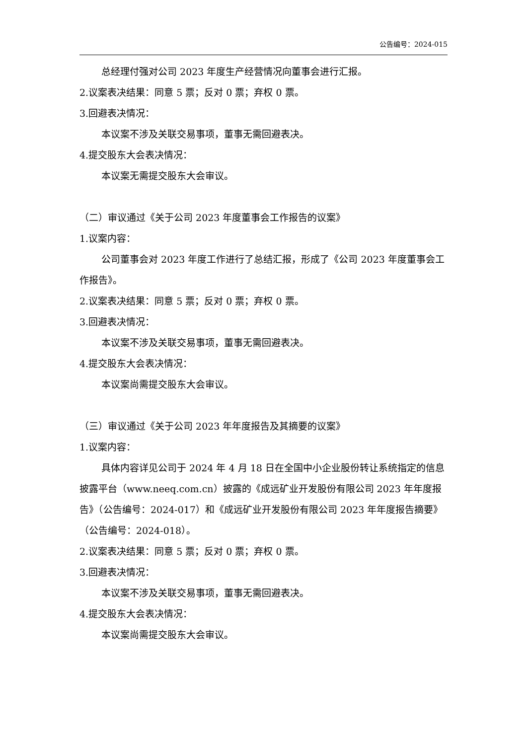公告编号：2024-015
总经理付强对公司 2023 年度生产经营情况向董事会进行汇报。
2.议案表决结果：同意 5 票；反对 0 票；弃权 0 票。
3.回避表决情况：
本议案不涉及关联交易事项，董事无需回避表决。
4.提交股东大会表决情况：
本议案无需提交股东大会审议。
（二）审议通过《关于公司 2023 年度董事会工作报告的议案》
1.议案内容：
公司董事会对 2023 年度工作进行了总结汇报，形成了《公司 2023 年度董事会工作报告》。
2.议案表决结果：同意 5 票；反对 0 票；弃权 0 票。
3.回避表决情况：
本议案不涉及关联交易事项，董事无需回避表决。
4.提交股东大会表决情况：
本议案尚需提交股东大会审议。
（三）审议通过《关于公司 2023 年年度报告及其摘要的议案》
1.议案内容：
具体内容详见公司于 2024 年 4 月 18 日在全国中小企业股份转让系统指定的信息披露平台（www.neeq.com.cn）披露的《成远矿业开发股份有限公司 2023 年年度报告》（公告编号：2024-017）和《成远矿业开发股份有限公司 2023 年年度报告摘要》（公告编号：2024-018）。
2.议案表决结果：同意 5 票；反对 0 票；弃权 0 票。
3.回避表决情况：
本议案不涉及关联交易事项，董事无需回避表决。
4.提交股东大会表决情况：
本议案尚需提交股东大会审议。